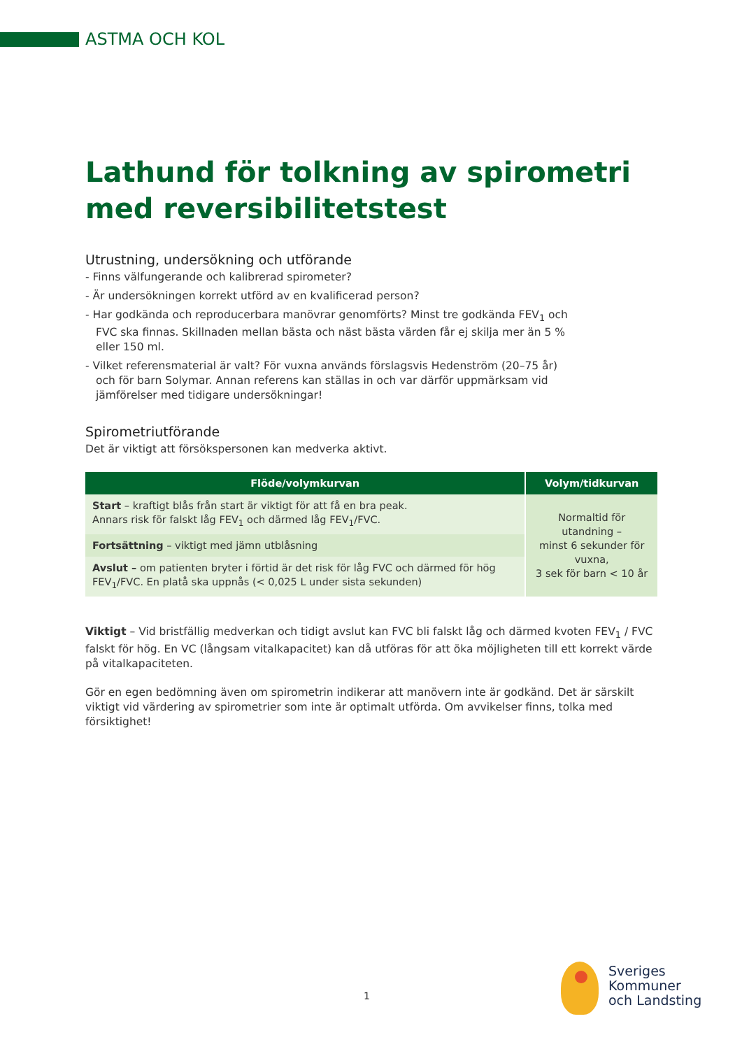ASTMA OCH KOL
Lathund för tolkning av spirometri med reversibilitetstest
Utrustning, undersökning och utförande
- Finns välfungerande och kalibrerad spirometer?
- Är undersökningen korrekt utförd av en kvalificerad person?
- Har godkända och reproducerbara manövrar genomförts? Minst tre godkända FEV<sub>1</sub> och FVC ska finnas. Skillnaden mellan bästa och näst bästa värden får ej skilja mer än 5 % eller 150 ml.
- Vilket referensmaterial är valt? För vuxna används förslagsvis Hedenström (20–75 år) och för barn Solymar. Annan referens kan ställas in och var därför uppmärksam vid jämförelser med tidigare undersökningar!
Spirometriutförande
Det är viktigt att försökspersonen kan medverka aktivt.
| Flöde/volymkurvan | Volym/tidkurvan |
| --- | --- |
| Start – kraftigt blås från start är viktigt för att få en bra peak. Annars risk för falskt låg FEV<sub>1</sub> och därmed låg FEV<sub>1</sub>/FVC. | Normaltid för utandning – minst 6 sekunder för vuxna, 3 sek för barn < 10 år |
| Fortsättning – viktigt med jämn utblåsning | |
| Avslut – om patienten bryter i förtid är det risk för låg FVC och därmed för hög FEV<sub>1</sub>/FVC. En platå ska uppnås (< 0,025 L under sista sekunden) | |
Viktigt – Vid bristfällig medverkan och tidigt avslut kan FVC bli falskt låg och därmed kvoten FEV<sub>1</sub> / FVC falskt för hög. En VC (långsam vitalkapacitet) kan då utföras för att öka möjligheten till ett korrekt värde på vitalkapaciteten.
Gör en egen bedömning även om spirometrin indikerar att manövern inte är godkänd. Det är särskilt viktigt vid värdering av spirometrier som inte är optimalt utförda. Om avvikelser finns, tolka med försiktighet!
1
Sveriges
Kommuner
och Landsting